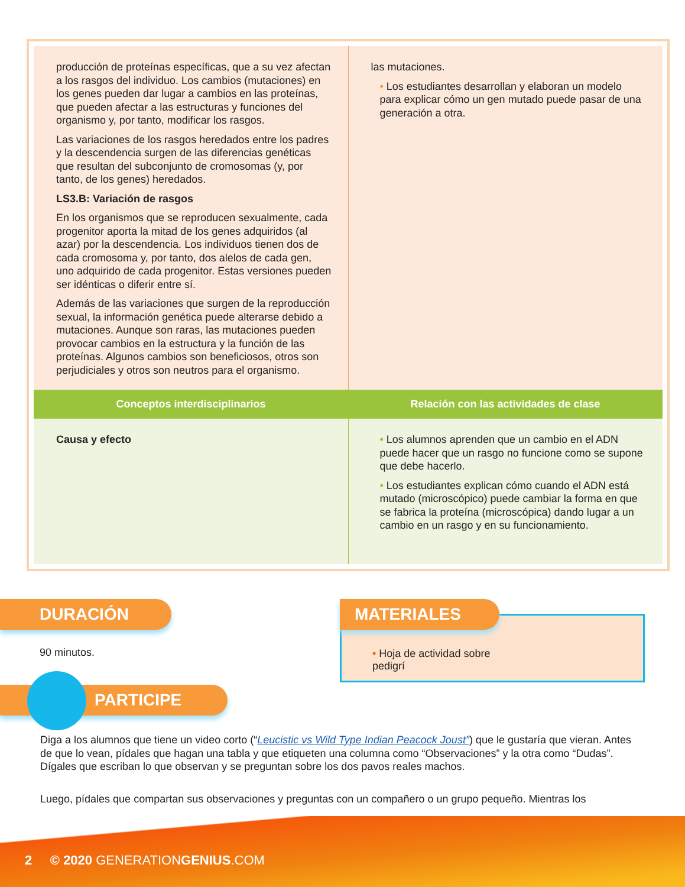| producción de proteínas específicas, que a su vez afectan a los rasgos del individuo. Los cambios (mutaciones) en los genes pueden dar lugar a cambios en las proteínas, que pueden afectar a las estructuras y funciones del organismo y, por tanto, modificar los rasgos. Las variaciones de los rasgos heredados entre los padres y la descendencia surgen de las diferencias genéticas que resultan del subconjunto de cromosomas (y, por tanto, de los genes) heredados. LS3.B: Variación de rasgos En los organismos que se reproducen sexualmente, cada progenitor aporta la mitad de los genes adquiridos (al azar) por la descendencia. Los individuos tienen dos de cada cromosoma y, por tanto, dos alelos de cada gen, uno adquirido de cada progenitor. Estas versiones pueden ser idénticas o diferir entre sí. Además de las variaciones que surgen de la reproducción sexual, la información genética puede alterarse debido a mutaciones. Aunque son raras, las mutaciones pueden provocar cambios en la estructura y la función de las proteínas. Algunos cambios son beneficiosos, otros son perjudiciales y otros son neutros para el organismo. | las mutaciones. • Los estudiantes desarrollan y elaboran un modelo para explicar cómo un gen mutado puede pasar de una generación a otra. |
| Conceptos interdisciplinarios | Relación con las actividades de clase |
| Causa y efecto | • Los alumnos aprenden que un cambio en el ADN puede hacer que un rasgo no funcione como se supone que debe hacerlo. • Los estudiantes explican cómo cuando el ADN está mutado (microscópico) puede cambiar la forma en que se fabrica la proteína (microscópica) dando lugar a un cambio en un rasgo y en su funcionamiento. |
DURACIÓN
90 minutos.
MATERIALES
• Hoja de actividad sobre pedigrí
PARTICIPE
Diga a los alumnos que tiene un video corto (“Leucistic vs Wild Type Indian Peacock Joust”) que le gustaría que vieran. Antes de que lo vean, pídales que hagan una tabla y que etiqueten una columna como “Observaciones” y la otra como “Dudas”. Dígales que escriban lo que observan y se preguntan sobre los dos pavos reales machos.
Luego, pídales que compartan sus observaciones y preguntas con un compañero o un grupo pequeño. Mientras los
2 © 2020 GENERATIONGENIUS.COM